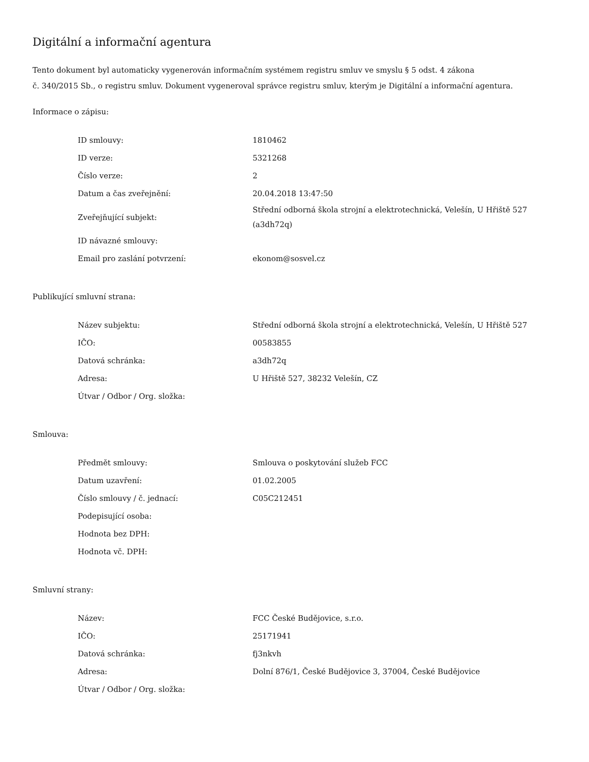Digitální a informační agentura
Tento dokument byl automaticky vygenerován informačním systémem registru smluv ve smyslu § 5 odst. 4 zákona
č. 340/2015 Sb., o registru smluv. Dokument vygeneroval správce registru smluv, kterým je Digitální a informační agentura.
Informace o zápisu:
| ID smlouvy: | 1810462 |
| ID verze: | 5321268 |
| Číslo verze: | 2 |
| Datum a čas zveřejnění: | 20.04.2018 13:47:50 |
| Zveřejňující subjekt: | Střední odborná škola strojní a elektrotechnická, Velešín, U Hřiště 527 (a3dh72q) |
| ID návazné smlouvy: | |
| Email pro zaslání potvrzení: | ekonom@sosvel.cz |
Publikující smluvní strana:
| Název subjektu: | Střední odborná škola strojní a elektrotechnická, Velešín, U Hřiště 527 |
| IČO: | 00583855 |
| Datová schránka: | a3dh72q |
| Adresa: | U Hřiště 527, 38232 Velešín, CZ |
| Útvar / Odbor / Org. složka: | |
Smlouva:
| Předmět smlouvy: | Smlouva o poskytování služeb FCC |
| Datum uzavření: | 01.02.2005 |
| Číslo smlouvy / č. jednací: | C05C212451 |
| Podepisující osoba: | |
| Hodnota bez DPH: | |
| Hodnota vč. DPH: | |
Smluvní strany:
| Název: | FCC České Budějovice, s.r.o. |
| IČO: | 25171941 |
| Datová schránka: | fj3nkvh |
| Adresa: | Dolní 876/1, České Budějovice 3, 37004, České Budějovice |
| Útvar / Odbor / Org. složka: | |